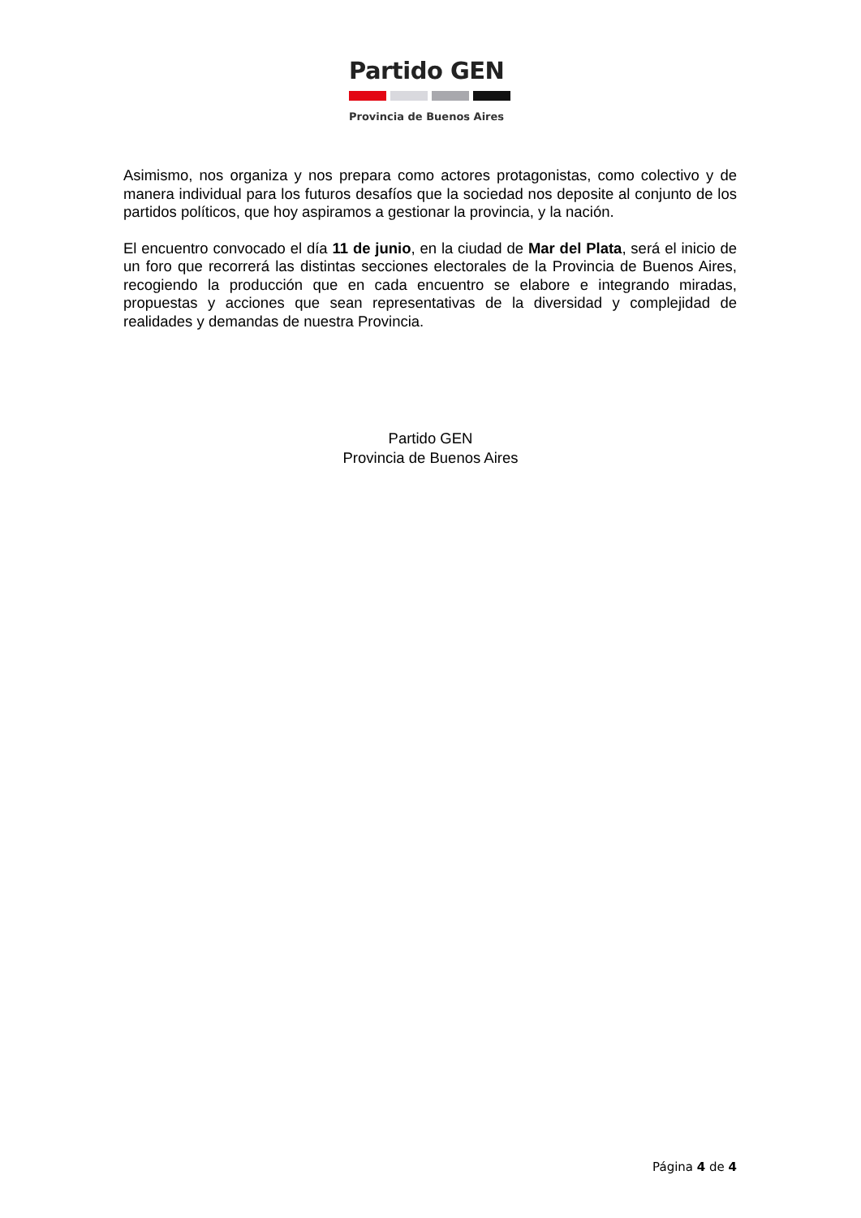Partido GEN
Provincia de Buenos Aires
Asimismo, nos organiza y nos prepara como actores protagonistas, como colectivo y de manera individual para los futuros desafíos que la sociedad nos deposite al conjunto de los partidos políticos, que hoy aspiramos a gestionar la provincia, y la nación.
El encuentro convocado el día 11 de junio, en la ciudad de Mar del Plata, será el inicio de un foro que recorrerá las distintas secciones electorales de la Provincia de Buenos Aires, recogiendo la producción que en cada encuentro se elabore e integrando miradas, propuestas y acciones que sean representativas de la diversidad y complejidad de realidades y demandas de nuestra Provincia.
Partido GEN
Provincia de Buenos Aires
Página 4 de 4